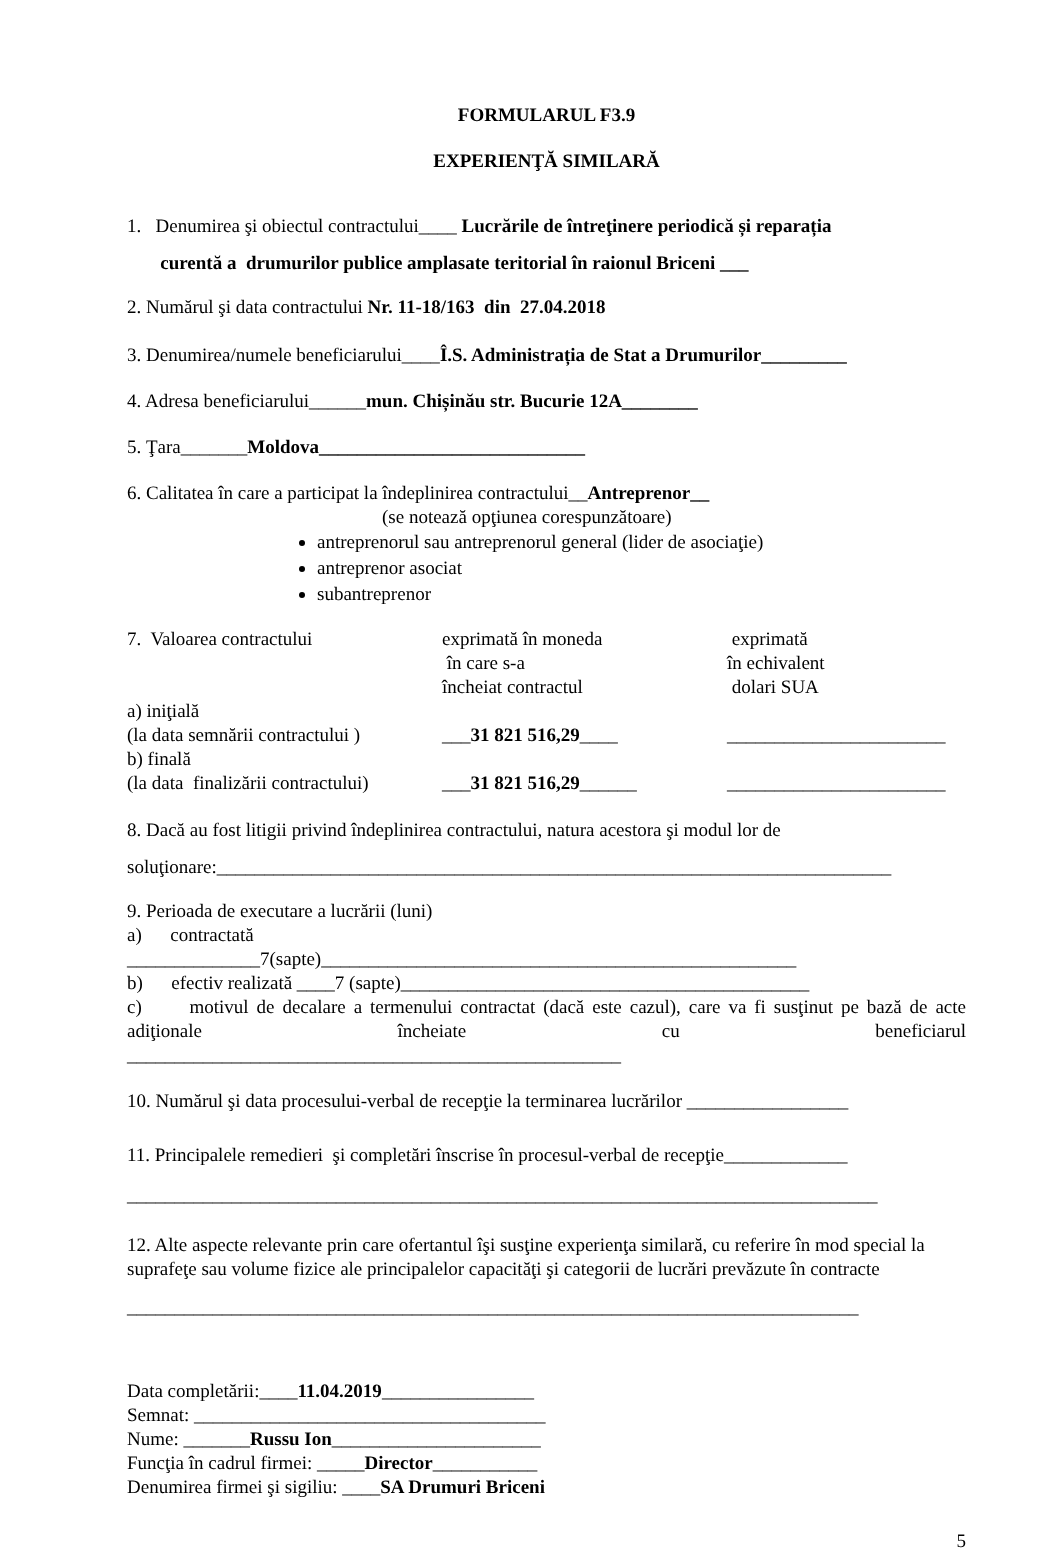FORMULARUL F3.9
EXPERIENŢĂ SIMILARĂ
1. Denumirea şi obiectul contractului____ Lucrările de întreţinere periodică și reparația
curentă a drumurilor publice amplasate teritorial în raionul Briceni ___
2. Numărul şi data contractului Nr. 11-18/163 din 27.04.2018
3. Denumirea/numele beneficiarului____Î.S. Administrația de Stat a Drumurilor_________
4. Adresa beneficiarului______mun. Chișinău str. Bucurie 12A________
5. Ţara_______Moldova____________________________
6. Calitatea în care a participat la îndeplinirea contractului__Antreprenor__
(se notează opţiunea corespunzătoare)
antreprenorul sau antreprenorul general (lider de asociaţie)
antreprenor asociat
subantreprenor
| 7. Valoarea contractului | exprimată în moneda în care s-a încheiat contractul | exprimată în echivalent dolari SUA |
| a) iniţială | | |
| (la data semnării contractului ) | ___ 31 821 516,29 ____ | _______________________ |
| b) finală | | |
| (la data finalizării contractului) | ___ 31 821 516,29 ______ | _______________________ |
8. Dacă au fost litigii privind îndeplinirea contractului, natura acestora şi modul lor de
soluţionare:_______________________________________________________________________
9. Perioada de executare a lucrării (luni)
a) contractată
______________7(sapte)__________________________________________________
b) efectiv realizată ____7 (sapte)___________________________________________
c) motivul de decalare a termenului contractat (dacă este cazul), care va fi susţinut pe bază de acte adiţionale încheiate cu beneficiarul
____________________________________________________
10. Numărul şi data procesului-verbal de recepţie la terminarea lucrărilor _________________
11. Principalele remedieri şi completări înscrise în procesul-verbal de recepţie_____________
_______________________________________________________________________________
12. Alte aspecte relevante prin care ofertantul îşi susţine experienţa similară, cu referire în mod special la suprafeţe sau volume fizice ale principalelor capacităţi şi categorii de lucrări prevăzute în contracte
_____________________________________________________________________________
Data completării:____11.04.2019________________
Semnat: _____________________________________
Nume: _______Russu Ion______________________
Funcţia în cadrul firmei: _____Director___________
Denumirea firmei şi sigiliu: ____SA Drumuri Briceni
5